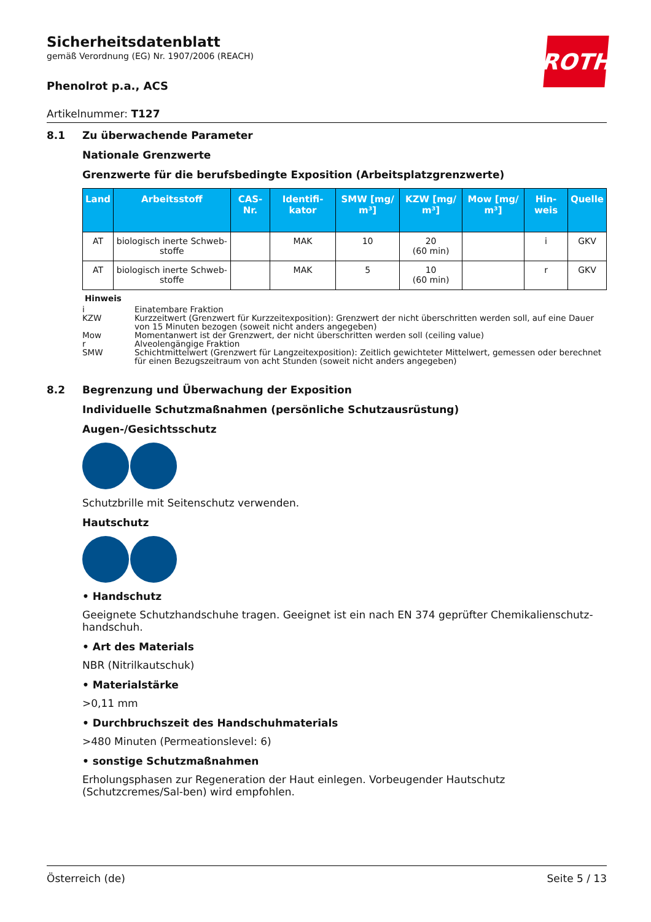ROTH
Sicherheitsdatenblatt
gemäß Verordnung (EG) Nr. 1907/2006 (REACH)
Phenolrot p.a., ACS
Artikelnummer: T127
8.1 Zu überwachende Parameter
Nationale Grenzwerte
Grenzwerte für die berufsbedingte Exposition (Arbeitsplatzgrenzwerte)
| Land | Arbeitsstoff | CAS-Nr. | Identifi-kator | SMW [mg/ m³] | KZW [mg/ m³] | Mow [mg/ m³] | Hin-weis | Quelle |
| --- | --- | --- | --- | --- | --- | --- | --- | --- |
| AT | biologisch inerte Schweb-stoffe | | MAK | 10 | 20 (60 min) | | i | GKV |
| AT | biologisch inerte Schweb-stoffe | | MAK | 5 | 10 (60 min) | | r | GKV |
Hinweis
i Einatembare Fraktion
KZW Kurzzeitwert (Grenzwert für Kurzzeitexposition): Grenzwert der nicht überschritten werden soll, auf eine Dauer von 15 Minuten bezogen (soweit nicht anders angegeben)
Mow Momentanwert ist der Grenzwert, der nicht überschritten werden soll (ceiling value)
r Alveolengängige Fraktion
SMW Schichtmittelwert (Grenzwert für Langzeitexposition): Zeitlich gewichteter Mittelwert, gemessen oder berechnet für einen Bezugszeitraum von acht Stunden (soweit nicht anders angegeben)
8.2 Begrenzung und Überwachung der Exposition
Individuelle Schutzmaßnahmen (persönliche Schutzausrüstung)
Augen-/Gesichtsschutz
Schutzbrille mit Seitenschutz verwenden.
Hautschutz
• Handschutz
Geeignete Schutzhandschuhe tragen. Geeignet ist ein nach EN 374 geprüfter Chemikalienschutz-handschuh.
• Art des Materials
NBR (Nitrilkautschuk)
• Materialstärke
>0,11 mm
• Durchbruchszeit des Handschuhmaterials
>480 Minuten (Permeationslevel: 6)
• sonstige Schutzmaßnahmen
Erholungsphasen zur Regeneration der Haut einlegen. Vorbeugender Hautschutz (Schutzcremes/Sal-ben) wird empfohlen.
Österreich (de) Seite 5 / 13